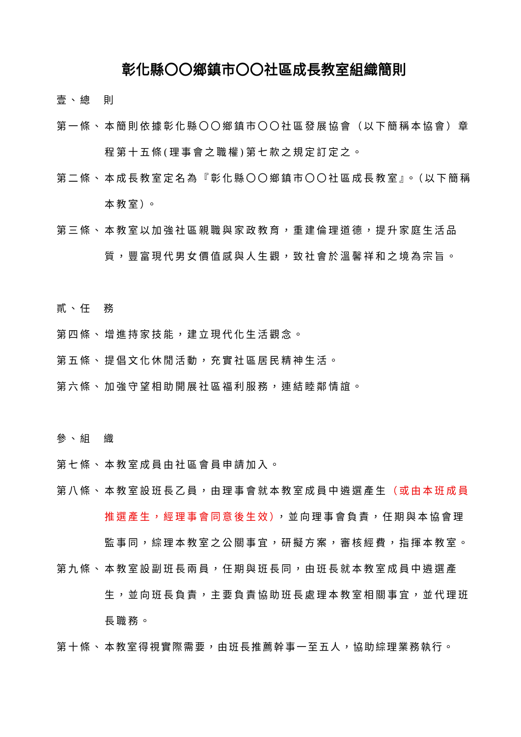彰化縣〇〇鄉鎮市〇〇社區成長教室組織簡則
壹、總　則
第一條、 本簡則依據彰化縣〇〇鄉鎮市〇〇社區發展協會（以下簡稱本協會）章程第十五條(理事會之職權)第七款之規定訂定之。
第二條、 本成長教室定名為『彰化縣〇〇鄉鎮市〇〇社區成長教室』。（以下簡稱本教室）。
第三條、 本教室以加強社區親職與家政教育，重建倫理道德，提升家庭生活品質，豐富現代男女價值感與人生觀，致社會於溫馨祥和之境為宗旨。
貳、任　務
第四條、 增進持家技能，建立現代化生活觀念。
第五條、 提倡文化休閒活動，充實社區居民精神生活。
第六條、 加強守望相助開展社區福利服務，連結睦鄰情誼。
參、組　織
第七條、 本教室成員由社區會員申請加入。
第八條、 本教室設班長乙員，由理事會就本教室成員中遴選產生（或由本班成員推選產生，經理事會同意後生效），並向理事會負責，任期與本協會理監事同，綜理本教室之公關事宜，研擬方案，審核經費，指揮本教室。
第九條、 本教室設副班長兩員，任期與班長同，由班長就本教室成員中遴選產生，並向班長負責，主要負責協助班長處理本教室相關事宜，並代理班長職務。
第十條、 本教室得視實際需要，由班長推薦幹事一至五人，協助綜理業務執行。